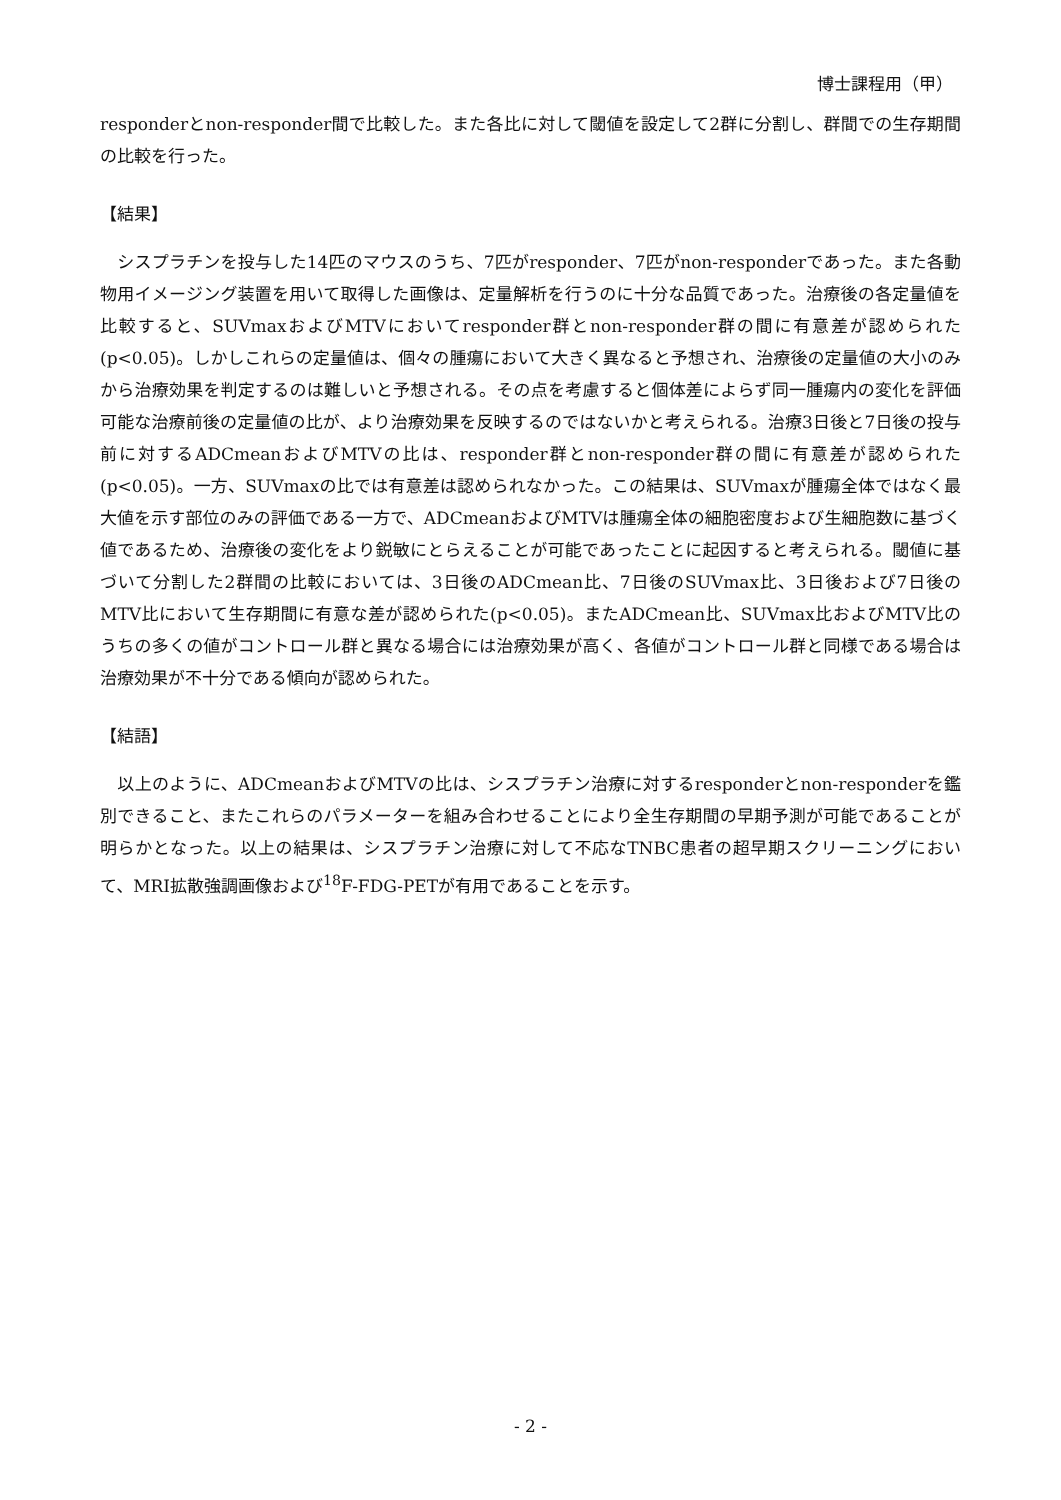博士課程用（甲）
responderとnon-responder間で比較した。また各比に対して閾値を設定して2群に分割し、群間での生存期間の比較を行った。
【結果】
　シスプラチンを投与した14匹のマウスのうち、7匹がresponder、7匹がnon-responderであった。また各動物用イメージング装置を用いて取得した画像は、定量解析を行うのに十分な品質であった。治療後の各定量値を比較すると、SUVmaxおよびMTVにおいてresponder群とnon-responder群の間に有意差が認められた(p<0.05)。しかしこれらの定量値は、個々の腫瘍において大きく異なると予想され、治療後の定量値の大小のみから治療効果を判定するのは難しいと予想される。その点を考慮すると個体差によらず同一腫瘍内の変化を評価可能な治療前後の定量値の比が、より治療効果を反映するのではないかと考えられる。治療3日後と7日後の投与前に対するADCmeanおよびMTVの比は、responder群とnon-responder群の間に有意差が認められた(p<0.05)。一方、SUVmaxの比では有意差は認められなかった。この結果は、SUVmaxが腫瘍全体ではなく最大値を示す部位のみの評価である一方で、ADCmeanおよびMTVは腫瘍全体の細胞密度および生細胞数に基づく値であるため、治療後の変化をより鋭敏にとらえることが可能であったことに起因すると考えられる。閾値に基づいて分割した2群間の比較においては、3日後のADCmean比、7日後のSUVmax比、3日後および7日後のMTV比において生存期間に有意な差が認められた(p<0.05)。またADCmean比、SUVmax比およびMTV比のうちの多くの値がコントロール群と異なる場合には治療効果が高く、各値がコントロール群と同様である場合は治療効果が不十分である傾向が認められた。
【結語】
　以上のように、ADCmeanおよびMTVの比は、シスプラチン治療に対するresponderとnon-responderを鑑別できること、またこれらのパラメーターを組み合わせることにより全生存期間の早期予測が可能であることが明らかとなった。以上の結果は、シスプラチン治療に対して不応なTNBC患者の超早期スクリーニングにおいて、MRI拡散強調画像および<sup>18</sup>F-FDG-PETが有用であることを示す。
- 2 -